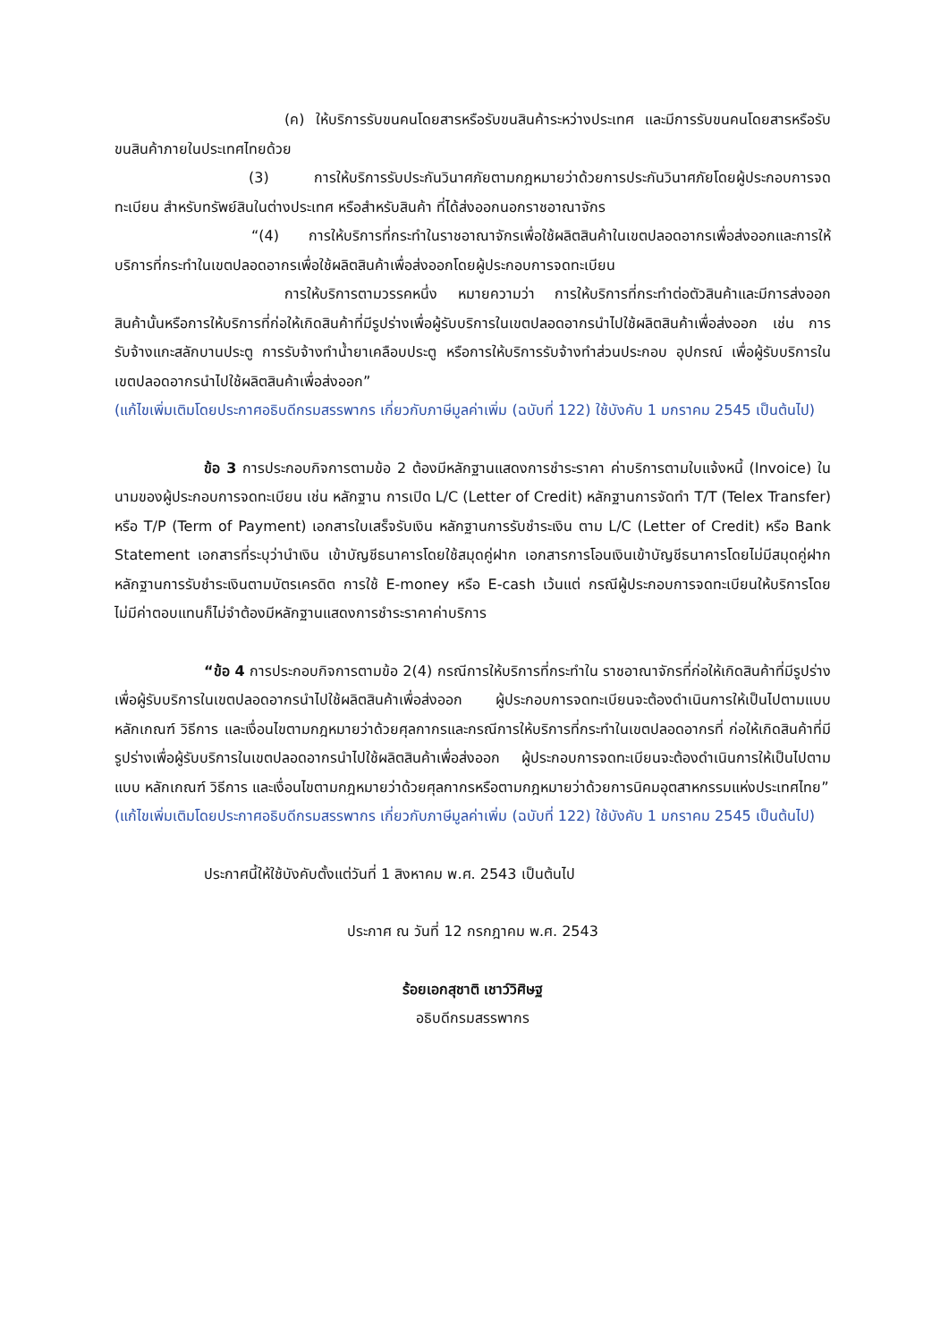(ค) ให้บริการรับขนคนโดยสารหรือรับขนสินค้าระหว่างประเทศ และมีการรับขนคนโดยสารหรือรับขนสินค้าภายในประเทศไทยด้วย
(3) การให้บริการรับประกันวินาศภัยตามกฎหมายว่าด้วยการประกันวินาศภัยโดยผู้ประกอบการจดทะเบียน สำหรับทรัพย์สินในต่างประเทศ หรือสำหรับสินค้า ที่ได้ส่งออกนอกราชอาณาจักร
“(4) การให้บริการที่กระทำในราชอาณาจักรเพื่อใช้ผลิตสินค้าในเขตปลอดอากรเพื่อส่งออกและการให้บริการที่กระทำในเขตปลอดอากรเพื่อใช้ผลิตสินค้าเพื่อส่งออกโดยผู้ประกอบการจดทะเบียน
การให้บริการตามวรรคหนึ่ง หมายความว่า การให้บริการที่กระทำต่อตัวสินค้าและมีการส่งออกสินค้านั้นหรือการให้บริการที่ก่อให้เกิดสินค้าที่มีรูปร่างเพื่อผู้รับบริการในเขตปลอดอากรนำไปใช้ผลิตสินค้าเพื่อส่งออก เช่น การรับจ้างแกะสลักบานประตู การรับจ้างทำน้ำยาเคลือบประตู หรือการให้บริการรับจ้างทำส่วนประกอบ อุปกรณ์ เพื่อผู้รับบริการในเขตปลอดอากรนำไปใช้ผลิตสินค้าเพื่อส่งออก”
(แก้ไขเพิ่มเติมโดยประกาศอธิบดีกรมสรรพากร เกี่ยวกับภาษีมูลค่าเพิ่ม (ฉบับที่ 122) ใช้บังคับ 1 มกราคม 2545 เป็นต้นไป)
ข้อ 3 การประกอบกิจการตามข้อ 2 ต้องมีหลักฐานแสดงการชำระราคา ค่าบริการตามใบแจ้งหนี้ (Invoice) ในนามของผู้ประกอบการจดทะเบียน เช่น หลักฐาน การเปิด L/C (Letter of Credit) หลักฐานการจัดทำ T/T (Telex Transfer) หรือ T/P (Term of Payment) เอกสารใบเสร็จรับเงิน หลักฐานการรับชำระเงิน ตาม L/C (Letter of Credit) หรือ Bank Statement เอกสารที่ระบุว่านำเงิน เข้าบัญชีธนาคารโดยใช้สมุดคู่ฝาก เอกสารการโอนเงินเข้าบัญชีธนาคารโดยไม่มีสมุดคู่ฝาก หลักฐานการรับชำระเงินตามบัตรเครดิต การใช้ E-money หรือ E-cash เว้นแต่ กรณีผู้ประกอบการจดทะเบียนให้บริการโดยไม่มีค่าตอบแทนก็ไม่จำต้องมีหลักฐานแสดงการชำระราคาค่าบริการ
“ข้อ 4 การประกอบกิจการตามข้อ 2(4) กรณีการให้บริการที่กระทำใน ราชอาณาจักรที่ก่อให้เกิดสินค้าที่มีรูปร่างเพื่อผู้รับบริการในเขตปลอดอากรนำไปใช้ผลิตสินค้าเพื่อส่งออก ผู้ประกอบการจดทะเบียนจะต้องดำเนินการให้เป็นไปตามแบบ หลักเกณฑ์ วิธีการ และเงื่อนไขตามกฎหมายว่าด้วยศุลกากรและกรณีการให้บริการที่กระทำในเขตปลอดอากรที่ ก่อให้เกิดสินค้าที่มีรูปร่างเพื่อผู้รับบริการในเขตปลอดอากรนำไปใช้ผลิตสินค้าเพื่อส่งออก ผู้ประกอบการจดทะเบียนจะต้องดำเนินการให้เป็นไปตามแบบ หลักเกณฑ์ วิธีการ และเงื่อนไขตามกฎหมายว่าด้วยศุลกากรหรือตามกฎหมายว่าด้วยการนิคมอุตสาหกรรมแห่งประเทศไทย”
(แก้ไขเพิ่มเติมโดยประกาศอธิบดีกรมสรรพากร เกี่ยวกับภาษีมูลค่าเพิ่ม (ฉบับที่ 122) ใช้บังคับ 1 มกราคม 2545 เป็นต้นไป)
ประกาศนี้ให้ใช้บังคับตั้งแต่วันที่ 1 สิงหาคม พ.ศ. 2543 เป็นต้นไป
ประกาศ ณ วันที่ 12 กรกฎาคม พ.ศ. 2543
ร้อยเอกสุชาติ เชาว์วิศิษฐ
อธิบดีกรมสรรพากร